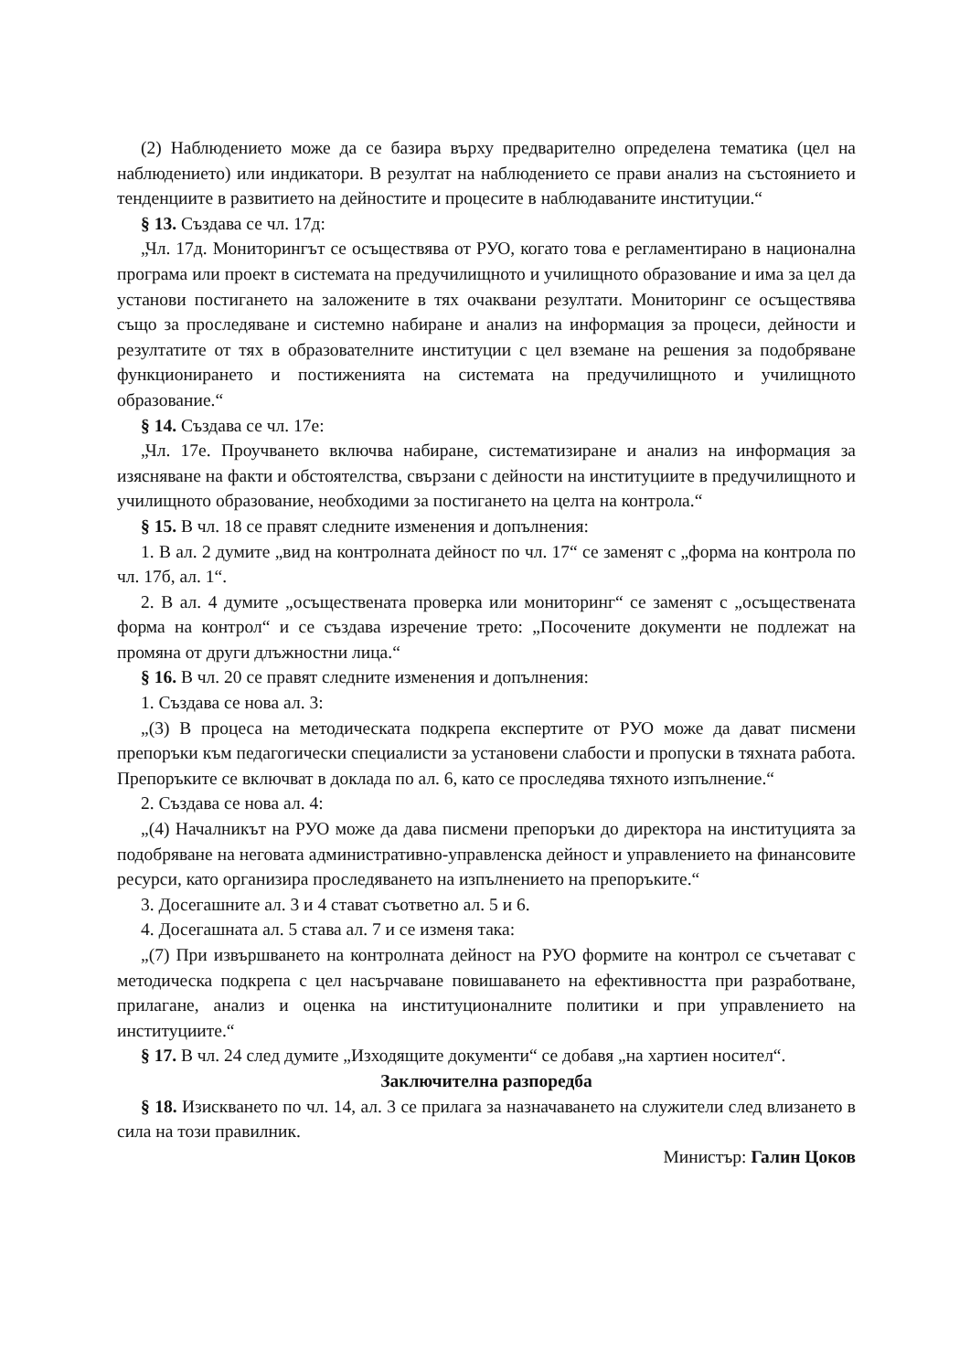(2) Наблюдението може да се базира върху предварително определена тематика (цел на наблюдението) или индикатори. В резултат на наблюдението се прави анализ на състоянието и тенденциите в развитието на дейностите и процесите в наблюдаваните институции.“
§ 13. Създава се чл. 17д:
„Чл. 17д. Мониторингът се осъществява от РУО, когато това е регламентирано в национална програма или проект в системата на предучилищното и училищното образование и има за цел да установи постигането на заложените в тях очаквани резултати. Мониторинг се осъществява също за проследяване и системно набиране и анализ на информация за процеси, дейности и резултатите от тях в образователните институции с цел вземане на решения за подобряване функционирането и постиженията на системата на предучилищното и училищното образование.“
§ 14. Създава се чл. 17е:
„Чл. 17е. Проучването включва набиране, систематизиране и анализ на информация за изясняване на факти и обстоятелства, свързани с дейности на институциите в предучилищното и училищното образование, необходими за постигането на целта на контрола.“
§ 15. В чл. 18 се правят следните изменения и допълнения:
1. В ал. 2 думите „вид на контролната дейност по чл. 17“ се заменят с „форма на контрола по чл. 17б, ал. 1“.
2. В ал. 4 думите „осъществената проверка или мониторинг“ се заменят с „осъществената форма на контрол“ и се създава изречение трето: „Посочените документи не подлежат на промяна от други длъжностни лица.“
§ 16. В чл. 20 се правят следните изменения и допълнения:
1. Създава се нова ал. 3:
„(3) В процеса на методическата подкрепа експертите от РУО може да дават писмени препоръки към педагогически специалисти за установени слабости и пропуски в тяхната работа. Препоръките се включват в доклада по ал. 6, като се проследява тяхното изпълнение.“
2. Създава се нова ал. 4:
„(4) Началникът на РУО може да дава писмени препоръки до директора на институцията за подобряване на неговата административно-управленска дейност и управлението на финансовите ресурси, като организира проследяването на изпълнението на препоръките.“
3. Досегашните ал. 3 и 4 стават съответно ал. 5 и 6.
4. Досегашната ал. 5 става ал. 7 и се изменя така:
„(7) При извършването на контролната дейност на РУО формите на контрол се съчетават с методическа подкрепа с цел насърчаване повишаването на ефективността при разработване, прилагане, анализ и оценка на институционалните политики и при управлението на институциите.“
§ 17. В чл. 24 след думите „Изходящите документи“ се добавя „на хартиен носител“.
Заключителна разпоредба
§ 18. Изискването по чл. 14, ал. 3 се прилага за назначаването на служители след влизането в сила на този правилник.
Министър: Галин Цоков